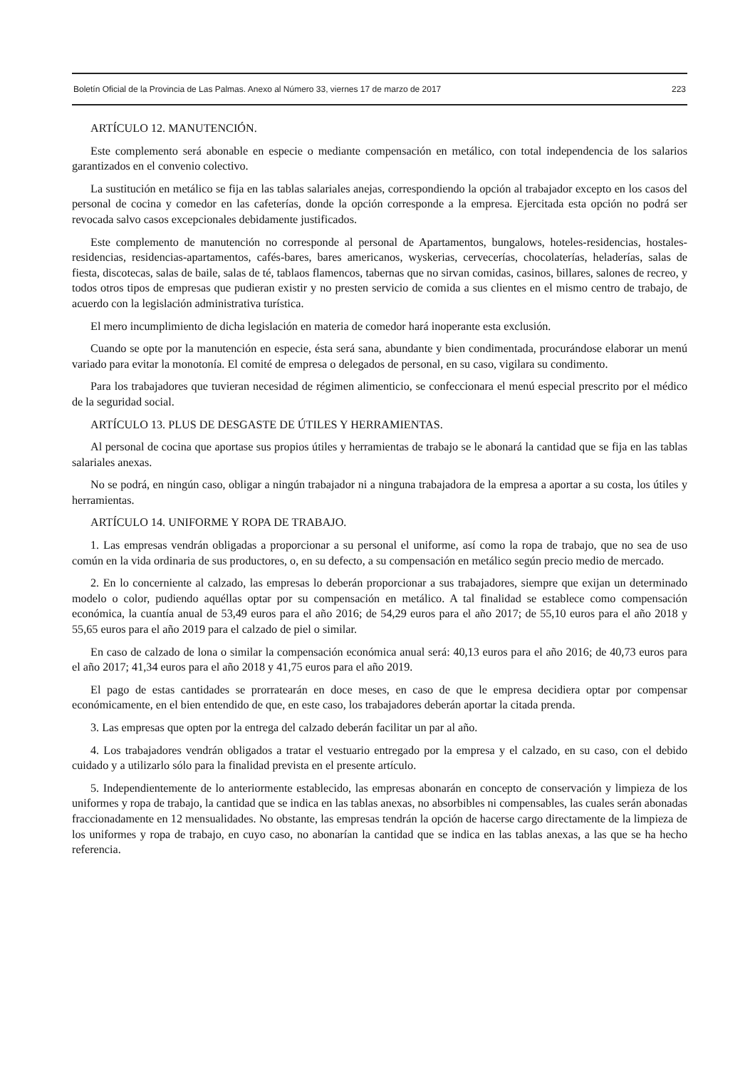Boletín Oficial de la Provincia de Las Palmas. Anexo al Número 33, viernes 17 de marzo de 2017 223
ARTÍCULO 12. MANUTENCIÓN.
Este complemento será abonable en especie o mediante compensación en metálico, con total independencia de los salarios garantizados en el convenio colectivo.
La sustitución en metálico se fija en las tablas salariales anejas, correspondiendo la opción al trabajador excepto en los casos del personal de cocina y comedor en las cafeterías, donde la opción corresponde a la empresa. Ejercitada esta opción no podrá ser revocada salvo casos excepcionales debidamente justificados.
Este complemento de manutención no corresponde al personal de Apartamentos, bungalows, hoteles-residencias, hostales-residencias, residencias-apartamentos, cafés-bares, bares americanos, wyskerias, cervecerías, chocolaterías, heladerías, salas de fiesta, discotecas, salas de baile, salas de té, tablaos flamencos, tabernas que no sirvan comidas, casinos, billares, salones de recreo, y todos otros tipos de empresas que pudieran existir y no presten servicio de comida a sus clientes en el mismo centro de trabajo, de acuerdo con la legislación administrativa turística.
El mero incumplimiento de dicha legislación en materia de comedor hará inoperante esta exclusión.
Cuando se opte por la manutención en especie, ésta será sana, abundante y bien condimentada, procurándose elaborar un menú variado para evitar la monotonía. El comité de empresa o delegados de personal, en su caso, vigilara su condimento.
Para los trabajadores que tuvieran necesidad de régimen alimenticio, se confeccionara el menú especial prescrito por el médico de la seguridad social.
ARTÍCULO 13. PLUS DE DESGASTE DE ÚTILES Y HERRAMIENTAS.
Al personal de cocina que aportase sus propios útiles y herramientas de trabajo se le abonará la cantidad que se fija en las tablas salariales anexas.
No se podrá, en ningún caso, obligar a ningún trabajador ni a ninguna trabajadora de la empresa a aportar a su costa, los útiles y herramientas.
ARTÍCULO 14. UNIFORME Y ROPA DE TRABAJO.
1. Las empresas vendrán obligadas a proporcionar a su personal el uniforme, así como la ropa de trabajo, que no sea de uso común en la vida ordinaria de sus productores, o, en su defecto, a su compensación en metálico según precio medio de mercado.
2. En lo concerniente al calzado, las empresas lo deberán proporcionar a sus trabajadores, siempre que exijan un determinado modelo o color, pudiendo aquéllas optar por su compensación en metálico. A tal finalidad se establece como compensación económica, la cuantía anual de 53,49 euros para el año 2016; de 54,29 euros para el año 2017; de 55,10 euros para el año 2018 y 55,65 euros para el año 2019 para el calzado de piel o similar.
En caso de calzado de lona o similar la compensación económica anual será: 40,13 euros para el año 2016; de 40,73 euros para el año 2017; 41,34 euros para el año 2018 y 41,75 euros para el año 2019.
El pago de estas cantidades se prorratearán en doce meses, en caso de que le empresa decidiera optar por compensar económicamente, en el bien entendido de que, en este caso, los trabajadores deberán aportar la citada prenda.
3. Las empresas que opten por la entrega del calzado deberán facilitar un par al año.
4. Los trabajadores vendrán obligados a tratar el vestuario entregado por la empresa y el calzado, en su caso, con el debido cuidado y a utilizarlo sólo para la finalidad prevista en el presente artículo.
5. Independientemente de lo anteriormente establecido, las empresas abonarán en concepto de conservación y limpieza de los uniformes y ropa de trabajo, la cantidad que se indica en las tablas anexas, no absorbibles ni compensables, las cuales serán abonadas fraccionadamente en 12 mensualidades. No obstante, las empresas tendrán la opción de hacerse cargo directamente de la limpieza de los uniformes y ropa de trabajo, en cuyo caso, no abonarían la cantidad que se indica en las tablas anexas, a las que se ha hecho referencia.